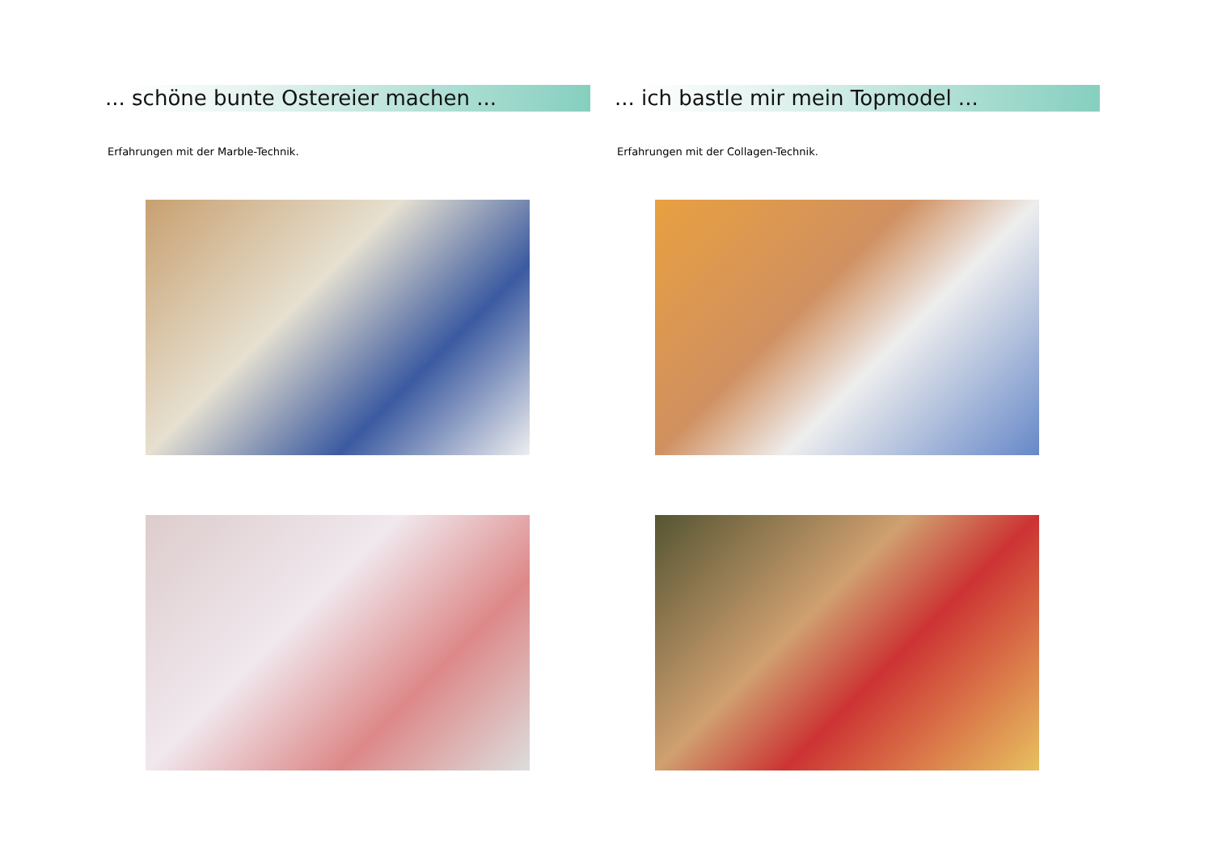... schöne bunte Ostereier machen ...
Erfahrungen mit der Marble-Technik.
... ich bastle mir mein Topmodel ...
Erfahrungen mit der Collagen-Technik.